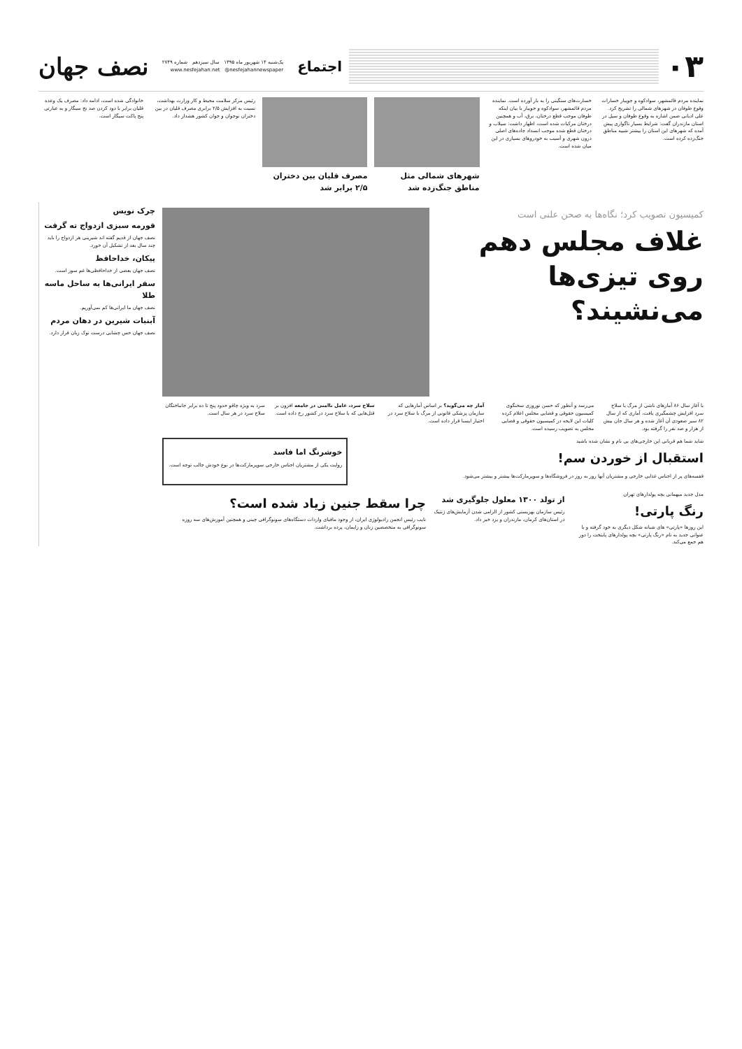۰۳
اجتماع
یک‌شنبه ۱۴ شهریور ماه ۱۳۹۵ سال سیزدهم شماره ۲۷۴۹
www.nesfejahan.net @nesfejahannewspaper
نصف جهان
نماینده مردم قائمشهر، سوادکوه و جویبار خسارات وقوع طوفان در شهرهای شمالی را تشریح کرد. علی ادیانی ضمن اشاره به وقوع طوفان و سیل در استان مازندران گفت: شرایط بسیار ناگواری پیش آمده که شهرهای این استان را بیشتر شبیه مناطق جنگ‌زده کرده است.
خسارت‌های سنگینی را به بار آورده است. نماینده مردم قائمشهر، سوادکوه و جویبار با بیان اینکه طوفان موجب قطع درختان، برق، آب و همچنین درختان مرکبات شده است، اظهار داشت: سیلاب و درختان قطع شده موجب انسداد جاده‌های اصلی درون شهری و آسیب به خودروهای بسیاری در این میان شده است.
شهرهای شمالی مثل مناطق جنگ‌زده شد
مصرف قلیان بین دختران ۲/۵ برابر شد
رئیس مرکز سلامت محیط و کار وزارت بهداشت، نسبت به افزایش ۲/۵ برابری مصرف قلیان در بین دختران نوجوان و جوان کشور هشدار داد.
خانوادگی شده است، ادامه داد: مصرف یک وعده قلیان برابر با دود کردن صد نخ سیگار و به عبارتی پنج پاکت سیگار است.
کمیسیون تصویب کرد؛ نگاه‌ها به صحن علنی است
غلاف مجلس دهم روی تیزی‌ها می‌نشیند؟
با آغاز سال ۸۶ آمارهای ناشی از مرگ با سلاح سرد افزایش چشمگیری یافت، آماری که از سال ۸۲ سیر صعودی آن آغاز شده و هر سال جان بیش از هزار و صد نفر را گرفته بود.
می‌رسد و آنطور که حسن نوروزی سخنگوی کمیسیون حقوقی و قضایی مجلس اعلام کرده کلیات این لایحه در کمیسیون حقوقی و قضایی مجلس به تصویب رسیده است.
آمار چه می‌گوید؟ بر اساس آمارهایی که سازمان پزشکی قانونی از مرگ با سلاح سرد در اختیار ایسنا قرار داده است.
سلاح سرد، عامل ناامنی در جامعه افزون بر قتل‌هایی که با سلاح سرد در کشور رخ داده است.
سرد به ویژه چاقو حدود پنج تا ده برابر جانباختگان سلاح سرد در هر سال است.
شاید شما هم قربانی این خارجی‌های بی نام و نشان شده باشید
استقبال از خوردن سم!
قفسه‌های پر از اجناس غذایی خارجی و مشتریان آنها روز به روز در فروشگاه‌ها و سوپرمارکت‌ها بیشتر و بیشتر می‌شود.
خوشرنگ اما فاسد
روایت یکی از مشتریان اجناس خارجی سوپرمارکت‌ها در نوع خودش جالب توجه است.
مدل جدید میهمانی بچه پولدارهای تهران
رنگ پارتی!
این روزها «پارتی» های شبانه شکل دیگری به خود گرفته و با عنوانی جدید به نام «رنگ پارتی» بچه پولدارهای پایتخت را دور هم جمع می‌کند.
از تولد ۱۳۰۰ معلول جلوگیری شد
رئیس سازمان بهزیستی کشور از الزامی شدن آزمایش‌های ژنتیک در استان‌های کرمان، مازندران و یزد خبر داد.
چرا سقط جنین زیاد شده است؟
نایب رئیس انجمن رادیولوژی ایران، از وجود مافیای واردات دستگاه‌های سونوگرافی چینی و همچنین آموزش‌های سه روزه سونوگرافی به متخصصین زنان و زایمان، پرده برداشت.
چرک نویس
قورمه سبزی ازدواج ته گرفت
نصف جهان از قدیم گفته اند شیرینی هر ازدواج را باید چند سال بعد از تشکیل آن خورد.
پیکان، خداحافظ
نصف جهان بعضی از خداحافظی‌ها غم سوز است.
سفر ایرانی‌ها به ساحل ماسه طلا
نصف جهان ما ایرانی‌ها کم نمی‌آوریم.
آبنبات شیرین در دهان مردم
نصف جهان حس چشایی درست نوک زبان قرار دارد.